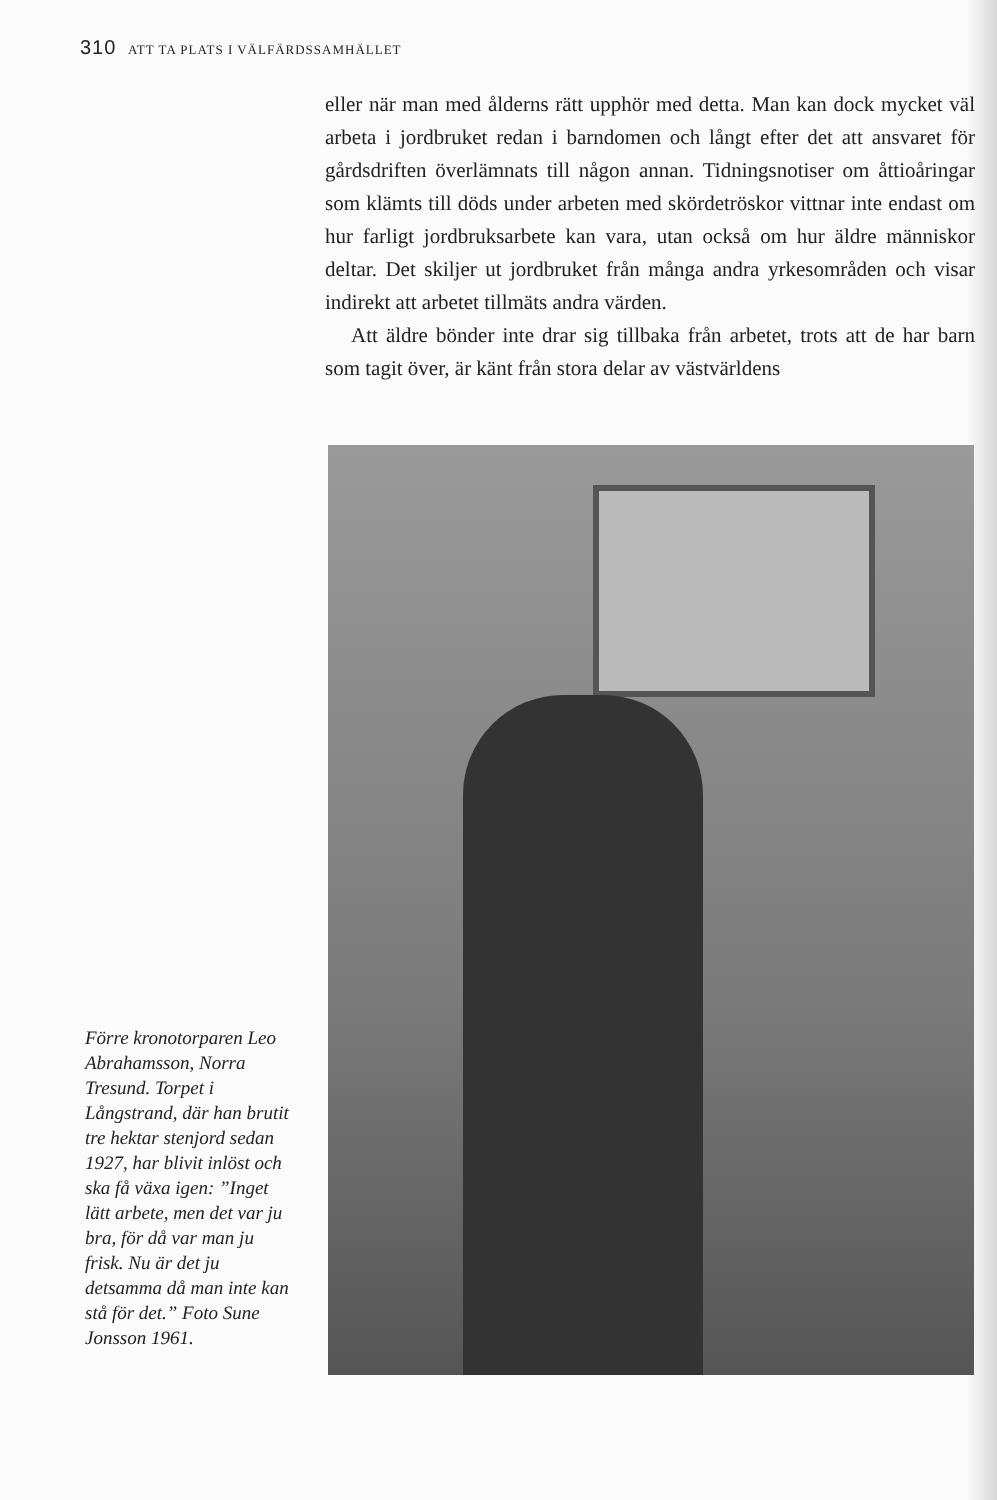310 ATT TA PLATS I VÄLFÄRDSSAMHÄLLET
eller när man med ålderns rätt upphör med detta. Man kan dock mycket väl arbeta i jordbruket redan i barndomen och långt efter det att ansvaret för gårdsdriften överlämnats till någon annan. Tidningsnotiser om åttioåringar som klämts till döds under arbeten med skördetröskor vittnar inte endast om hur farligt jordbruksarbete kan vara, utan också om hur äldre människor deltar. Det skiljer ut jordbruket från många andra yrkesområden och visar indirekt att arbetet tillmäts andra värden.
Att äldre bönder inte drar sig tillbaka från arbetet, trots att de har barn som tagit över, är känt från stora delar av västvärldens
Förre kronotorparen Leo Abrahamsson, Norra Tresund. Torpet i Långstrand, där han brutit tre hektar stenjord sedan 1927, har blivit inlöst och ska få växa igen: ”Inget lätt arbete, men det var ju bra, för då var man ju frisk. Nu är det ju detsamma då man inte kan stå för det.” Foto Sune Jonsson 1961.